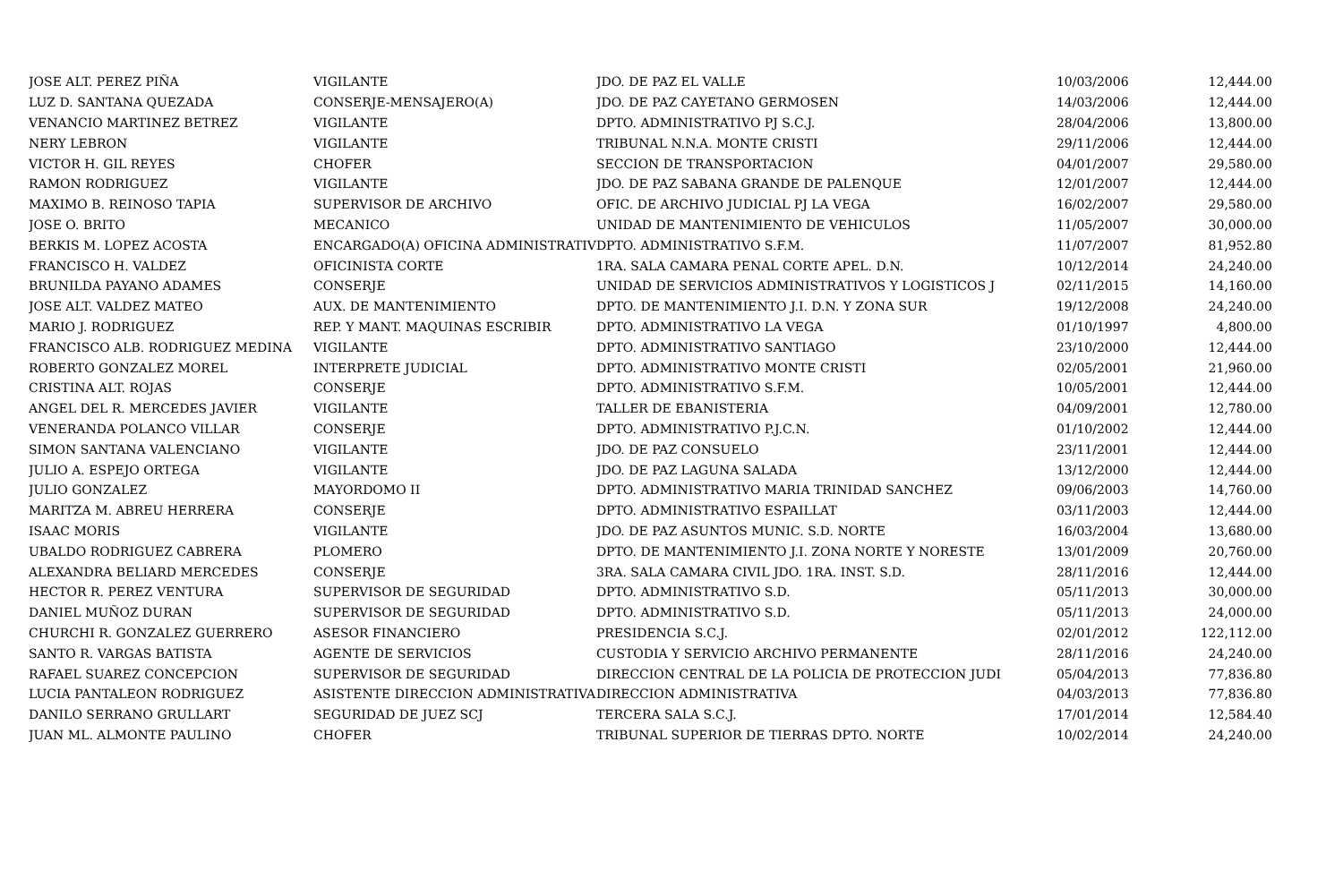| JOSE ALT. PEREZ PIÑA | VIGILANTE | JDO. DE PAZ EL VALLE | 10/03/2006 | 12,444.00 |
| LUZ D. SANTANA QUEZADA | CONSERJE-MENSAJERO(A) | JDO. DE PAZ CAYETANO GERMOSEN | 14/03/2006 | 12,444.00 |
| VENANCIO MARTINEZ BETREZ | VIGILANTE | DPTO. ADMINISTRATIVO PJ S.C.J. | 28/04/2006 | 13,800.00 |
| NERY LEBRON | VIGILANTE | TRIBUNAL N.N.A. MONTE CRISTI | 29/11/2006 | 12,444.00 |
| VICTOR H. GIL REYES | CHOFER | SECCION DE TRANSPORTACION | 04/01/2007 | 29,580.00 |
| RAMON RODRIGUEZ | VIGILANTE | JDO. DE PAZ SABANA GRANDE DE PALENQUE | 12/01/2007 | 12,444.00 |
| MAXIMO B. REINOSO TAPIA | SUPERVISOR DE ARCHIVO | OFIC. DE ARCHIVO JUDICIAL PJ LA VEGA | 16/02/2007 | 29,580.00 |
| JOSE O. BRITO | MECANICO | UNIDAD DE MANTENIMIENTO DE VEHICULOS | 11/05/2007 | 30,000.00 |
| BERKIS M. LOPEZ ACOSTA | ENCARGADO(A) OFICINA ADMINISTRATIV | DPTO. ADMINISTRATIVO S.F.M. | 11/07/2007 | 81,952.80 |
| FRANCISCO H. VALDEZ | OFICINISTA CORTE | 1RA. SALA CAMARA PENAL CORTE APEL. D.N. | 10/12/2014 | 24,240.00 |
| BRUNILDA PAYANO ADAMES | CONSERJE | UNIDAD DE SERVICIOS ADMINISTRATIVOS Y LOGISTICOS J | 02/11/2015 | 14,160.00 |
| JOSE ALT. VALDEZ MATEO | AUX. DE MANTENIMIENTO | DPTO. DE MANTENIMIENTO J.I. D.N. Y ZONA SUR | 19/12/2008 | 24,240.00 |
| MARIO J. RODRIGUEZ | REP. Y MANT. MAQUINAS ESCRIBIR | DPTO. ADMINISTRATIVO LA VEGA | 01/10/1997 | 4,800.00 |
| FRANCISCO ALB. RODRIGUEZ MEDINA | VIGILANTE | DPTO. ADMINISTRATIVO SANTIAGO | 23/10/2000 | 12,444.00 |
| ROBERTO GONZALEZ MOREL | INTERPRETE JUDICIAL | DPTO. ADMINISTRATIVO MONTE CRISTI | 02/05/2001 | 21,960.00 |
| CRISTINA ALT. ROJAS | CONSERJE | DPTO. ADMINISTRATIVO S.F.M. | 10/05/2001 | 12,444.00 |
| ANGEL DEL R. MERCEDES JAVIER | VIGILANTE | TALLER DE EBANISTERIA | 04/09/2001 | 12,780.00 |
| VENERANDA POLANCO VILLAR | CONSERJE | DPTO. ADMINISTRATIVO P.J.C.N. | 01/10/2002 | 12,444.00 |
| SIMON SANTANA VALENCIANO | VIGILANTE | JDO. DE PAZ CONSUELO | 23/11/2001 | 12,444.00 |
| JULIO A. ESPEJO ORTEGA | VIGILANTE | JDO. DE PAZ LAGUNA SALADA | 13/12/2000 | 12,444.00 |
| JULIO GONZALEZ | MAYORDOMO II | DPTO. ADMINISTRATIVO MARIA TRINIDAD SANCHEZ | 09/06/2003 | 14,760.00 |
| MARITZA M. ABREU HERRERA | CONSERJE | DPTO. ADMINISTRATIVO ESPAILLAT | 03/11/2003 | 12,444.00 |
| ISAAC MORIS | VIGILANTE | JDO. DE PAZ ASUNTOS MUNIC. S.D. NORTE | 16/03/2004 | 13,680.00 |
| UBALDO RODRIGUEZ CABRERA | PLOMERO | DPTO. DE MANTENIMIENTO J.I. ZONA NORTE Y NORESTE | 13/01/2009 | 20,760.00 |
| ALEXANDRA BELIARD MERCEDES | CONSERJE | 3RA. SALA CAMARA CIVIL JDO. 1RA. INST. S.D. | 28/11/2016 | 12,444.00 |
| HECTOR R. PEREZ VENTURA | SUPERVISOR DE SEGURIDAD | DPTO. ADMINISTRATIVO S.D. | 05/11/2013 | 30,000.00 |
| DANIEL MUÑOZ DURAN | SUPERVISOR DE SEGURIDAD | DPTO. ADMINISTRATIVO S.D. | 05/11/2013 | 24,000.00 |
| CHURCHI R. GONZALEZ GUERRERO | ASESOR FINANCIERO | PRESIDENCIA S.C.J. | 02/01/2012 | 122,112.00 |
| SANTO R. VARGAS BATISTA | AGENTE DE SERVICIOS | CUSTODIA Y SERVICIO ARCHIVO PERMANENTE | 28/11/2016 | 24,240.00 |
| RAFAEL SUAREZ CONCEPCION | SUPERVISOR DE SEGURIDAD | DIRECCION CENTRAL DE LA POLICIA DE PROTECCION JUDI | 05/04/2013 | 77,836.80 |
| LUCIA PANTALEON RODRIGUEZ | ASISTENTE DIRECCION ADMINISTRATIVA | DIRECCION ADMINISTRATIVA | 04/03/2013 | 77,836.80 |
| DANILO SERRANO GRULLART | SEGURIDAD DE JUEZ SCJ | TERCERA SALA S.C.J. | 17/01/2014 | 12,584.40 |
| JUAN ML. ALMONTE PAULINO | CHOFER | TRIBUNAL SUPERIOR DE TIERRAS DPTO. NORTE | 10/02/2014 | 24,240.00 |